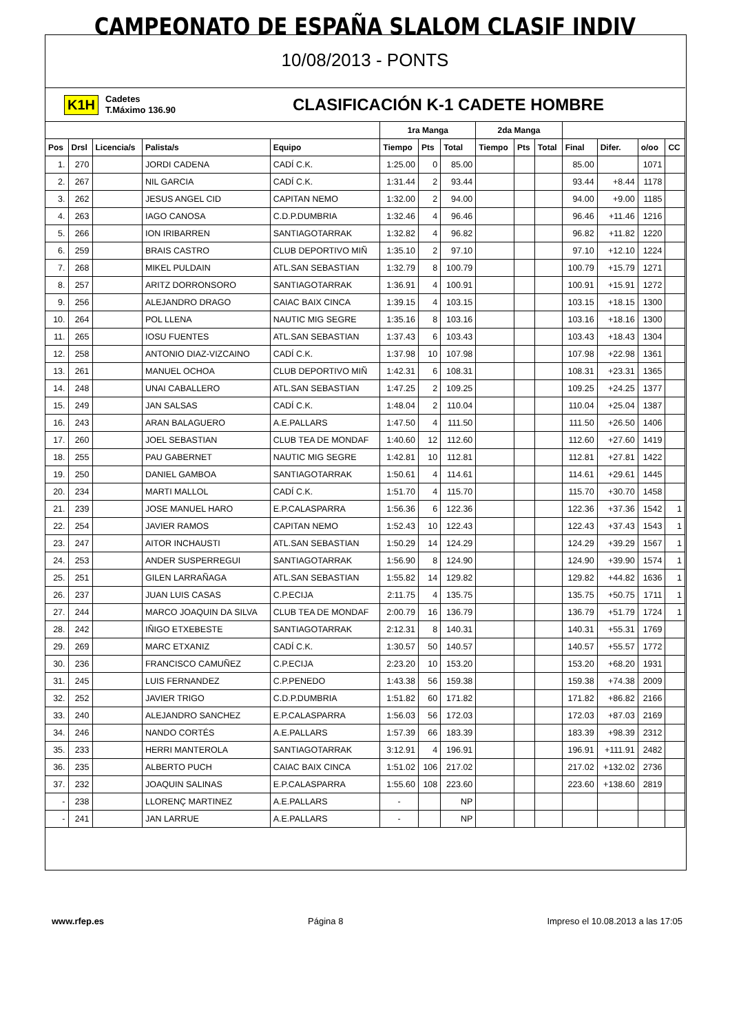CAMPEONATO DE ESPAÑA SLALOM CLASIF INDIV
10/08/2013 - PONTS
K1H Cadetes
T.Máximo 136.90 CLASIFICACIÓN K-1 CADETE HOMBRE
| | | | | | 1ra Manga | | | 2da Manga | | | | | | |
| --- | --- | --- | --- | --- | --- | --- | --- | --- | --- | --- | --- | --- | --- | --- |
| Pos | Drsl | Licencia/s | Palista/s | Equipo | Tiempo | Pts | Total | Tiempo | Pts | Total | Final | Difer. | o/oo | CC |
| 1. | 270 | | JORDI CADENA | CADÍ C.K. | 1:25.00 | 0 | 85.00 | | | | 85.00 | | 1071 | |
| 2. | 267 | | NIL GARCIA | CADÍ C.K. | 1:31.44 | 2 | 93.44 | | | | 93.44 | +8.44 | 1178 | |
| 3. | 262 | | JESUS ANGEL CID | CAPITAN NEMO | 1:32.00 | 2 | 94.00 | | | | 94.00 | +9.00 | 1185 | |
| 4. | 263 | | IAGO CANOSA | C.D.P.DUMBRIA | 1:32.46 | 4 | 96.46 | | | | 96.46 | +11.46 | 1216 | |
| 5. | 266 | | ION IRIBARREN | SANTIAGOTARRAK | 1:32.82 | 4 | 96.82 | | | | 96.82 | +11.82 | 1220 | |
| 6. | 259 | | BRAIS CASTRO | CLUB DEPORTIVO MIÑ | 1:35.10 | 2 | 97.10 | | | | 97.10 | +12.10 | 1224 | |
| 7. | 268 | | MIKEL PULDAIN | ATL.SAN SEBASTIAN | 1:32.79 | 8 | 100.79 | | | | 100.79 | +15.79 | 1271 | |
| 8. | 257 | | ARITZ DORRONSORO | SANTIAGOTARRAK | 1:36.91 | 4 | 100.91 | | | | 100.91 | +15.91 | 1272 | |
| 9. | 256 | | ALEJANDRO DRAGO | CAIAC BAIX CINCA | 1:39.15 | 4 | 103.15 | | | | 103.15 | +18.15 | 1300 | |
| 10. | 264 | | POL LLENA | NAUTIC MIG SEGRE | 1:35.16 | 8 | 103.16 | | | | 103.16 | +18.16 | 1300 | |
| 11. | 265 | | IOSU FUENTES | ATL.SAN SEBASTIAN | 1:37.43 | 6 | 103.43 | | | | 103.43 | +18.43 | 1304 | |
| 12. | 258 | | ANTONIO DIAZ-VIZCAINO | CADÍ C.K. | 1:37.98 | 10 | 107.98 | | | | 107.98 | +22.98 | 1361 | |
| 13. | 261 | | MANUEL OCHOA | CLUB DEPORTIVO MIÑ | 1:42.31 | 6 | 108.31 | | | | 108.31 | +23.31 | 1365 | |
| 14. | 248 | | UNAI CABALLERO | ATL.SAN SEBASTIAN | 1:47.25 | 2 | 109.25 | | | | 109.25 | +24.25 | 1377 | |
| 15. | 249 | | JAN SALSAS | CADÍ C.K. | 1:48.04 | 2 | 110.04 | | | | 110.04 | +25.04 | 1387 | |
| 16. | 243 | | ARAN BALAGUERO | A.E.PALLARS | 1:47.50 | 4 | 111.50 | | | | 111.50 | +26.50 | 1406 | |
| 17. | 260 | | JOEL SEBASTIAN | CLUB TEA DE MONDAF | 1:40.60 | 12 | 112.60 | | | | 112.60 | +27.60 | 1419 | |
| 18. | 255 | | PAU GABERNET | NAUTIC MIG SEGRE | 1:42.81 | 10 | 112.81 | | | | 112.81 | +27.81 | 1422 | |
| 19. | 250 | | DANIEL GAMBOA | SANTIAGOTARRAK | 1:50.61 | 4 | 114.61 | | | | 114.61 | +29.61 | 1445 | |
| 20. | 234 | | MARTI MALLOL | CADÍ C.K. | 1:51.70 | 4 | 115.70 | | | | 115.70 | +30.70 | 1458 | |
| 21. | 239 | | JOSE MANUEL HARO | E.P.CALASPARRA | 1:56.36 | 6 | 122.36 | | | | 122.36 | +37.36 | 1542 | 1 |
| 22. | 254 | | JAVIER RAMOS | CAPITAN NEMO | 1:52.43 | 10 | 122.43 | | | | 122.43 | +37.43 | 1543 | 1 |
| 23. | 247 | | AITOR INCHAUSTI | ATL.SAN SEBASTIAN | 1:50.29 | 14 | 124.29 | | | | 124.29 | +39.29 | 1567 | 1 |
| 24. | 253 | | ANDER SUSPERREGUI | SANTIAGOTARRAK | 1:56.90 | 8 | 124.90 | | | | 124.90 | +39.90 | 1574 | 1 |
| 25. | 251 | | GILEN LARRAÑAGA | ATL.SAN SEBASTIAN | 1:55.82 | 14 | 129.82 | | | | 129.82 | +44.82 | 1636 | 1 |
| 26. | 237 | | JUAN LUIS CASAS | C.P.ECIJA | 2:11.75 | 4 | 135.75 | | | | 135.75 | +50.75 | 1711 | 1 |
| 27. | 244 | | MARCO JOAQUIN DA SILVA | CLUB TEA DE MONDAF | 2:00.79 | 16 | 136.79 | | | | 136.79 | +51.79 | 1724 | 1 |
| 28. | 242 | | IÑIGO ETXEBESTE | SANTIAGOTARRAK | 2:12.31 | 8 | 140.31 | | | | 140.31 | +55.31 | 1769 | |
| 29. | 269 | | MARC ETXANIZ | CADÍ C.K. | 1:30.57 | 50 | 140.57 | | | | 140.57 | +55.57 | 1772 | |
| 30. | 236 | | FRANCISCO CAMUÑEZ | C.P.ECIJA | 2:23.20 | 10 | 153.20 | | | | 153.20 | +68.20 | 1931 | |
| 31. | 245 | | LUIS FERNANDEZ | C.P.PENEDO | 1:43.38 | 56 | 159.38 | | | | 159.38 | +74.38 | 2009 | |
| 32. | 252 | | JAVIER TRIGO | C.D.P.DUMBRIA | 1:51.82 | 60 | 171.82 | | | | 171.82 | +86.82 | 2166 | |
| 33. | 240 | | ALEJANDRO SANCHEZ | E.P.CALASPARRA | 1:56.03 | 56 | 172.03 | | | | 172.03 | +87.03 | 2169 | |
| 34. | 246 | | NANDO CORTÉS | A.E.PALLARS | 1:57.39 | 66 | 183.39 | | | | 183.39 | +98.39 | 2312 | |
| 35. | 233 | | HERRI MANTEROLA | SANTIAGOTARRAK | 3:12.91 | 4 | 196.91 | | | | 196.91 | +111.91 | 2482 | |
| 36. | 235 | | ALBERTO PUCH | CAIAC BAIX CINCA | 1:51.02 | 106 | 217.02 | | | | 217.02 | +132.02 | 2736 | |
| 37. | 232 | | JOAQUIN SALINAS | E.P.CALASPARRA | 1:55.60 | 108 | 223.60 | | | | 223.60 | +138.60 | 2819 | |
| - | 238 | | LLORENÇ MARTINEZ | A.E.PALLARS | - | | NP | | | | | | | |
| - | 241 | | JAN LARRUE | A.E.PALLARS | - | | NP | | | | | | | |
www.rfep.es Página 8 Impreso el 10.08.2013 a las 17:05